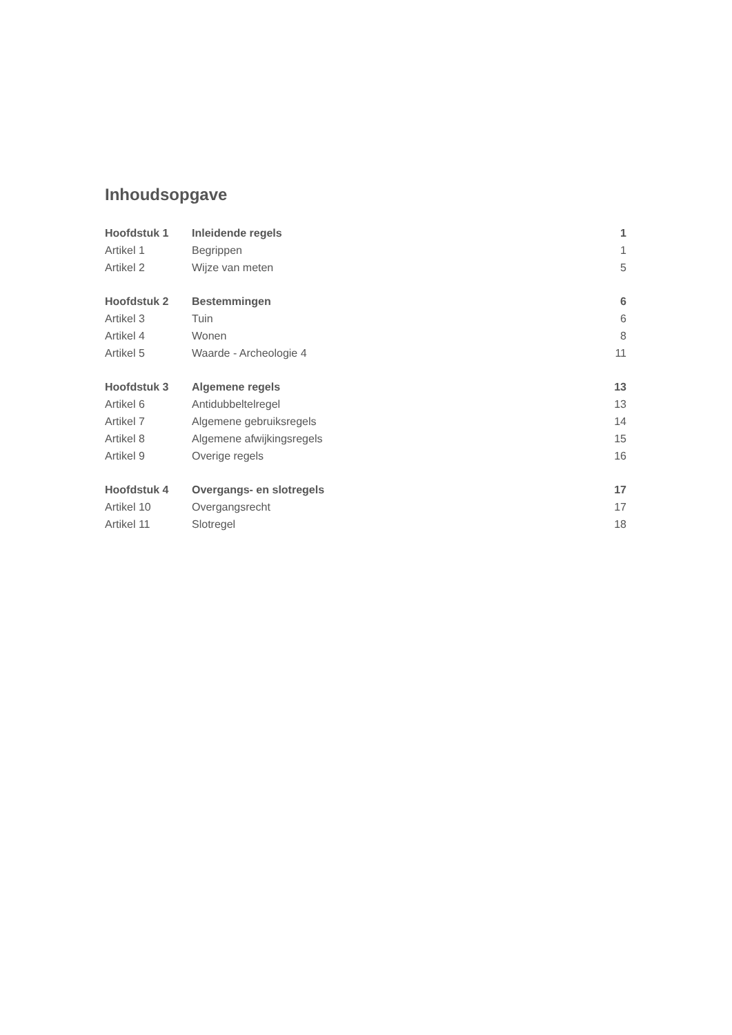Inhoudsopgave
| Hoofdstuk 1 | Inleidende regels | 1 |
| Artikel 1 | Begrippen | 1 |
| Artikel 2 | Wijze van meten | 5 |
| Hoofdstuk 2 | Bestemmingen | 6 |
| Artikel 3 | Tuin | 6 |
| Artikel 4 | Wonen | 8 |
| Artikel 5 | Waarde - Archeologie 4 | 11 |
| Hoofdstuk 3 | Algemene regels | 13 |
| Artikel 6 | Antidubbeltelregel | 13 |
| Artikel 7 | Algemene gebruiksregels | 14 |
| Artikel 8 | Algemene afwijkingsregels | 15 |
| Artikel 9 | Overige regels | 16 |
| Hoofdstuk 4 | Overgangs- en slotregels | 17 |
| Artikel 10 | Overgangsrecht | 17 |
| Artikel 11 | Slotregel | 18 |